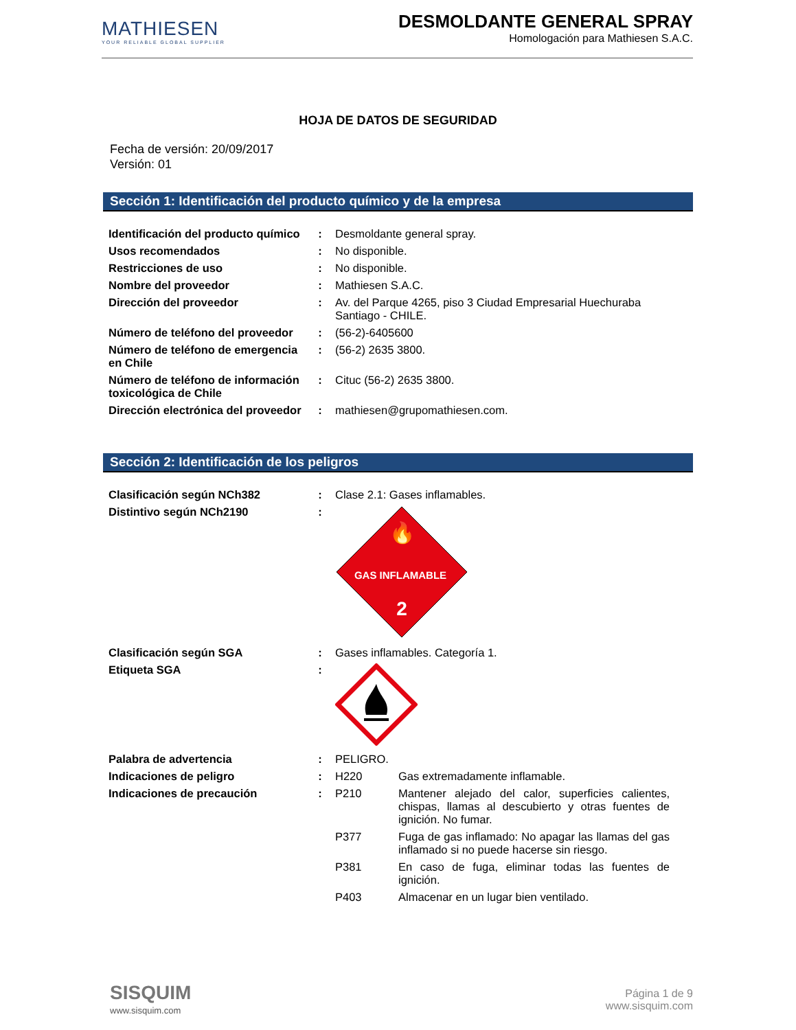MATHIESEN
YOUR RELIABLE GLOBAL SUPPLIER
DESMOLDANTE GENERAL SPRAY
Homologación para Mathiesen S.A.C.
HOJA DE DATOS DE SEGURIDAD
Fecha de versión: 20/09/2017
Versión: 01
Sección 1: Identificación del producto químico y de la empresa
| Identificación del producto químico | : | Desmoldante general spray. |
| Usos recomendados | : | No disponible. |
| Restricciones de uso | : | No disponible. |
| Nombre del proveedor | : | Mathiesen S.A.C. |
| Dirección del proveedor | : | Av. del Parque 4265, piso 3 Ciudad Empresarial Huechuraba Santiago - CHILE. |
| Número de teléfono del proveedor | : | (56-2)-6405600 |
| Número de teléfono de emergencia en Chile | : | (56-2) 2635 3800. |
| Número de teléfono de información toxicológica de Chile | : | Cituc (56-2) 2635 3800. |
| Dirección electrónica del proveedor | : | mathiesen@grupomathiesen.com. |
Sección 2: Identificación de los peligros
| Clasificación según NCh382 | : | Clase 2.1: Gases inflamables. |
| Distintivo según NCh2190 | : | 🔥 GAS INFLAMABLE 2 |
| Clasificación según SGA | : | Gases inflamables. Categoría 1. |
| Etiqueta SGA | : | |
| Palabra de advertencia | : | PELIGRO. |
| Indicaciones de peligro | : | H220 Gas extremadamente inflamable. |
| Indicaciones de precaución | : | P210 Mantener alejado del calor, superficies calientes, chispas, llamas al descubierto y otras fuentes de ignición. No fumar. |
| | | P377 Fuga de gas inflamado: No apagar las llamas del gas inflamado si no puede hacerse sin riesgo. |
| | | P381 En caso de fuga, eliminar todas las fuentes de ignición. |
| | | P403 Almacenar en un lugar bien ventilado. |
SISQUIM
www.sisquim.com
Página 1 de 9
www.sisquim.com